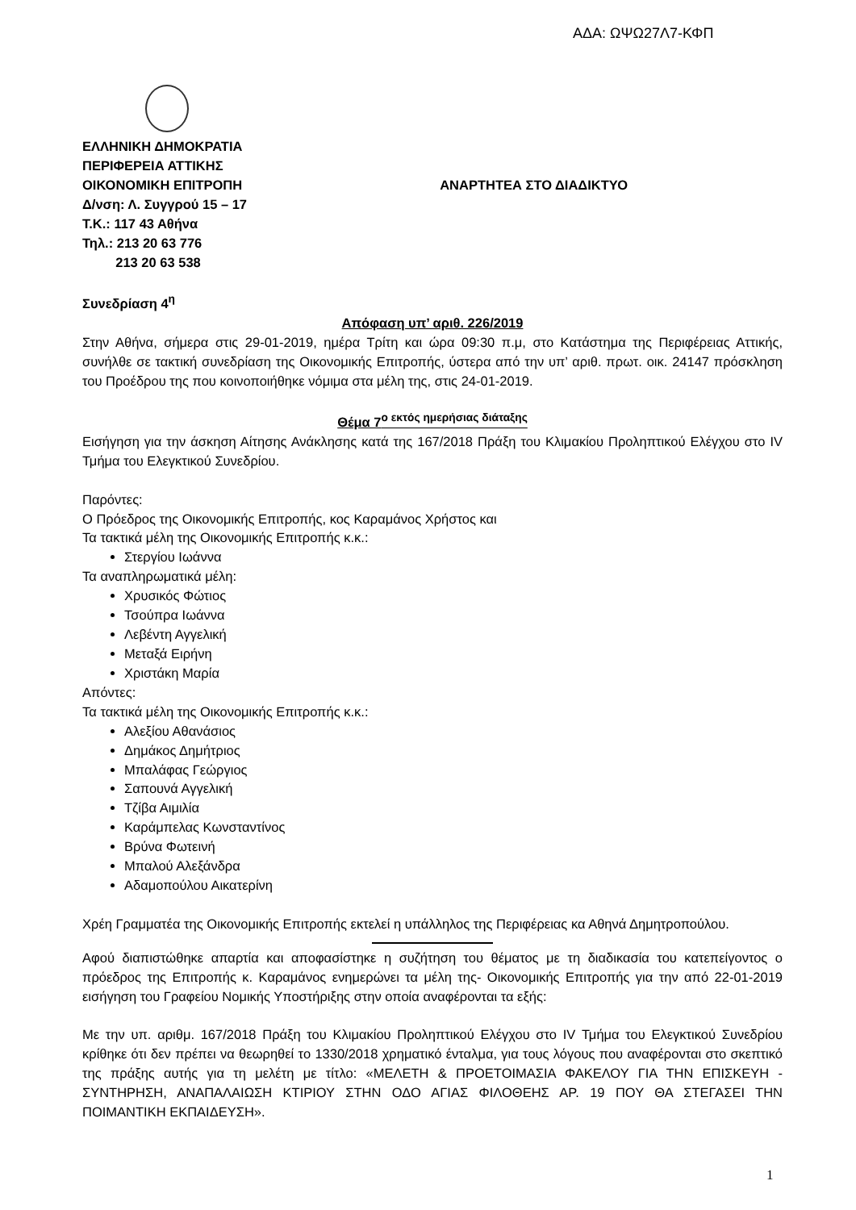ΑΔΑ: ΩΨΩ27Λ7-ΚΦΠ
ΕΛΛΗΝΙΚΗ ΔΗΜΟΚΡΑΤΙΑ
ΠΕΡΙΦΕΡΕΙΑ ΑΤΤΙΚΗΣ
ΟΙΚΟΝΟΜΙΚΗ ΕΠΙΤΡΟΠΗ ΑΝΑΡΤΗΤΕΑ ΣΤΟ ΔΙΑΔΙΚΤΥΟ
Δ/νση: Λ. Συγγρού 15 – 17
Τ.Κ.: 117 43 Αθήνα
Τηλ.: 213 20 63 776
213 20 63 538
Συνεδρίαση 4<sup>η</sup>
Απόφαση υπ’ αριθ. 226/2019
Στην Αθήνα, σήμερα στις 29-01-2019, ημέρα Τρίτη και ώρα 09:30 π.μ, στο Κατάστημα της Περιφέρειας Αττικής, συνήλθε σε τακτική συνεδρίαση της Οικονομικής Επιτροπής, ύστερα από την υπ’ αριθ. πρωτ. οικ. 24147 πρόσκληση του Προέδρου της που κοινοποιήθηκε νόμιμα στα μέλη της, στις 24-01-2019.
Θέμα 7<sup>ο εκτός ημερήσιας διάταξης</sup>
Εισήγηση για την άσκηση Αίτησης Ανάκλησης κατά της 167/2018 Πράξη του Κλιμακίου Προληπτικού Ελέγχου στο IV Τμήμα του Ελεγκτικού Συνεδρίου.
Παρόντες:
Ο Πρόεδρος της Οικονομικής Επιτροπής, κος Καραμάνος Χρήστος και
Τα τακτικά μέλη της Οικονομικής Επιτροπής κ.κ.:
Στεργίου Ιωάννα
Τα αναπληρωματικά μέλη:
Χρυσικός Φώτιος
Τσούπρα Ιωάννα
Λεβέντη Αγγελική
Μεταξά Ειρήνη
Χριστάκη Μαρία
Απόντες:
Τα τακτικά μέλη της Οικονομικής Επιτροπής κ.κ.:
Αλεξίου Αθανάσιος
Δημάκος Δημήτριος
Μπαλάφας Γεώργιος
Σαπουνά Αγγελική
Τζίβα Αιμιλία
Καράμπελας Κωνσταντίνος
Βρύνα Φωτεινή
Μπαλού Αλεξάνδρα
Αδαμοπούλου Αικατερίνη
Χρέη Γραμματέα της Οικονομικής Επιτροπής εκτελεί η υπάλληλος της Περιφέρειας κα Αθηνά Δημητροπούλου.
Αφού διαπιστώθηκε απαρτία και αποφασίστηκε η συζήτηση του θέματος με τη διαδικασία του κατεπείγοντος ο πρόεδρος της Επιτροπής κ. Καραμάνος ενημερώνει τα μέλη της- Οικονομικής Επιτροπής για την από 22-01-2019 εισήγηση του Γραφείου Νομικής Υποστήριξης στην οποία αναφέρονται τα εξής:
Με την υπ. αριθμ. 167/2018 Πράξη του Κλιμακίου Προληπτικού Ελέγχου στο IV Τμήμα του Ελεγκτικού Συνεδρίου κρίθηκε ότι δεν πρέπει να θεωρηθεί το 1330/2018 χρηματικό ένταλμα, για τους λόγους που αναφέρονται στο σκεπτικό της πράξης αυτής για τη μελέτη με τίτλο: «ΜΕΛΕΤΗ & ΠΡΟΕΤΟΙΜΑΣΙΑ ΦΑΚΕΛΟΥ ΓΙΑ ΤΗΝ ΕΠΙΣΚΕΥΗ - ΣΥΝΤΗΡΗΣΗ, ΑΝΑΠΑΛΑΙΩΣΗ ΚΤΙΡΙΟΥ ΣΤΗΝ ΟΔΟ ΑΓΙΑΣ ΦΙΛΟΘΕΗΣ ΑΡ. 19 ΠΟΥ ΘΑ ΣΤΕΓΑΣΕΙ ΤΗΝ ΠΟΙΜΑΝΤΙΚΗ ΕΚΠΑΙΔΕΥΣΗ».
1